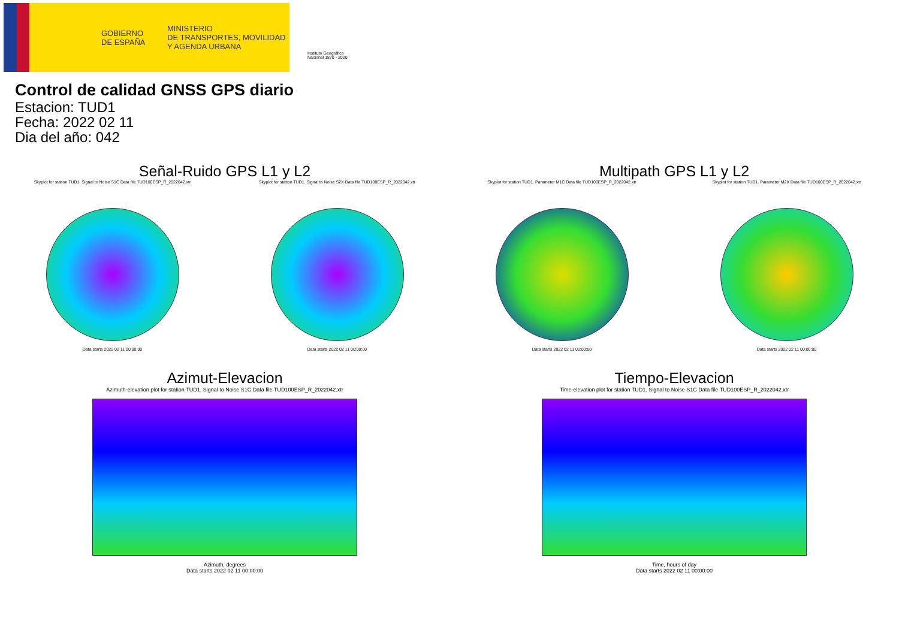GOBIERNO
DE ESPAÑA
MINISTERIO
DE TRANSPORTES, MOVILIDAD
Y AGENDA URBANA
Instituto Geográfico
Nacional 1870 - 2020
Control de calidad GNSS GPS diario
Estacion: TUD1
Fecha: 2022 02 11
Dia del año: 042
Señal-Ruido GPS L1 y L2
Skyplot for station TUD1. Signal to Noise S1C Data file TUD100ESP_R_2022042.xtr
Data starts 2022 02 11 00:00:00
Skyplot for station TUD1. Signal to Noise S2X Data file TUD100ESP_R_2022042.xtr
Data starts 2022 02 11 00:00:00
Multipath GPS L1 y L2
Skyplot for station TUD1. Parameter M1C Data file TUD100ESP_R_2022042.xtr
Data starts 2022 02 11 00:00:00
Skyplot for station TUD1. Parameter M2X Data file TUD100ESP_R_2022042.xtr
Data starts 2022 02 11 00:00:00
Azimut-Elevacion
Azimuth-elevation plot for station TUD1. Signal to Noise S1C Data file TUD100ESP_R_2022042.xtr
Azimuth, degrees
Data starts 2022 02 11 00:00:00
Tiempo-Elevacion
Time-elevation plot for station TUD1. Signal to Noise S1C Data file TUD100ESP_R_2022042.xtr
Time, hours of day
Data starts 2022 02 11 00:00:00